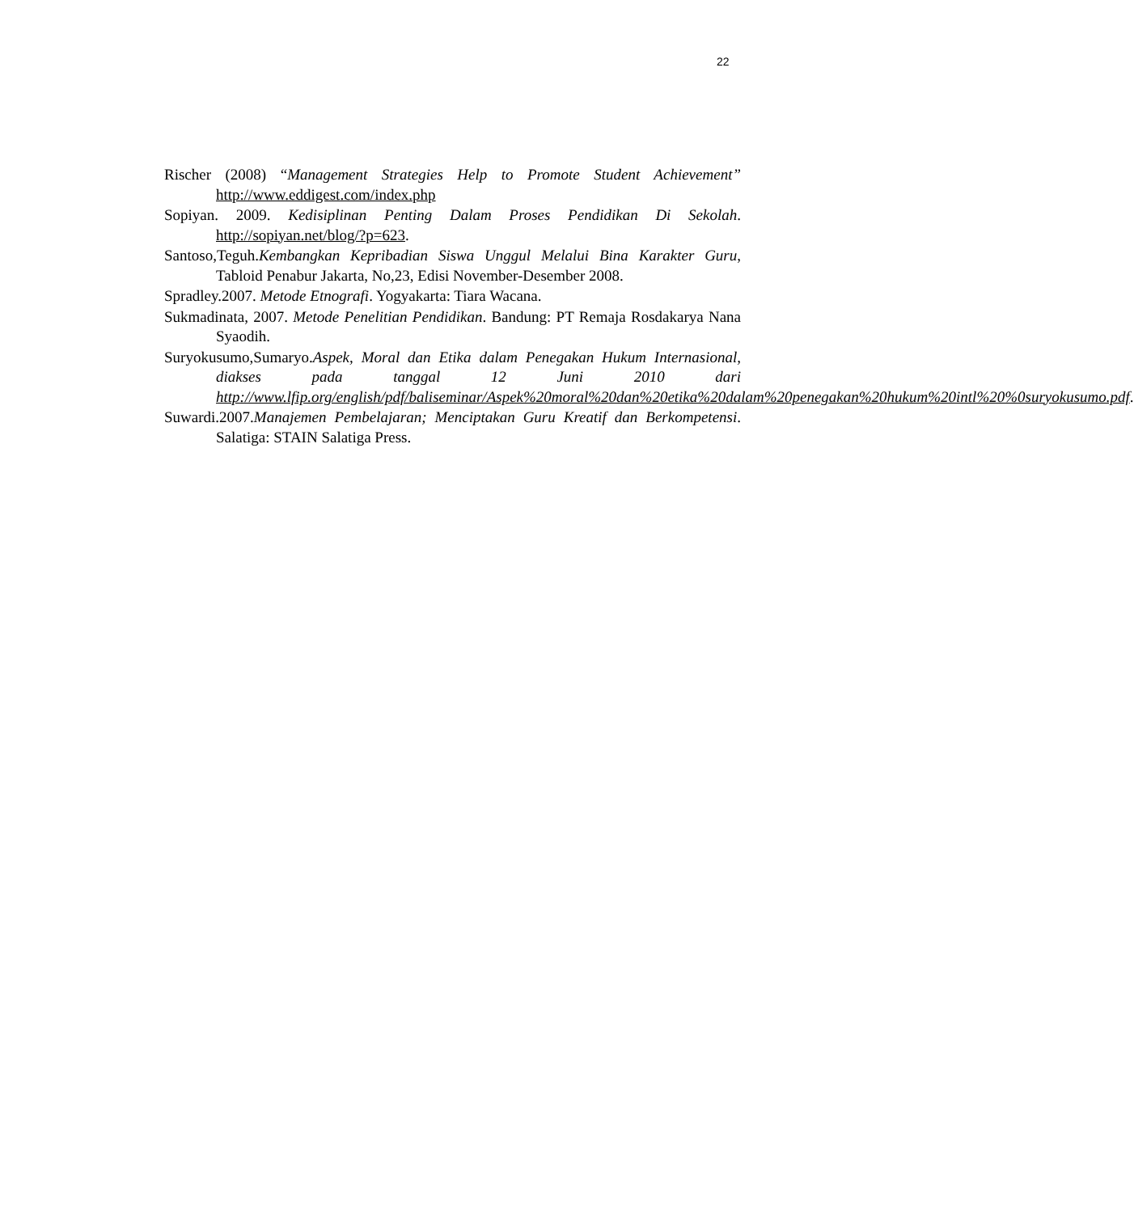22
Rischer (2008) “Management Strategies Help to Promote Student Achievement” http://www.eddigest.com/index.php
Sopiyan. 2009. Kedisiplinan Penting Dalam Proses Pendidikan Di Sekolah. http://sopiyan.net/blog/?p=623.
Santoso,Teguh.Kembangkan Kepribadian Siswa Unggul Melalui Bina Karakter Guru, Tabloid Penabur Jakarta, No,23, Edisi November-Desember 2008.
Spradley.2007. Metode Etnografi. Yogyakarta: Tiara Wacana.
Sukmadinata, 2007. Metode Penelitian Pendidikan. Bandung: PT Remaja Rosdakarya Nana Syaodih.
Suryokusumo,Sumaryo.Aspek, Moral dan Etika dalam Penegakan Hukum Internasional, diakses pada tanggal 12 Juni 2010 dari http://www.lfip.org/english/pdf/baliseminar/Aspek%20moral%20dan%20etika%20dalam%20penegakan%20hukum%20intl%20%0suryokusumo.pdf.
Suwardi.2007.Manajemen Pembelajaran; Menciptakan Guru Kreatif dan Berkompetensi. Salatiga: STAIN Salatiga Press.